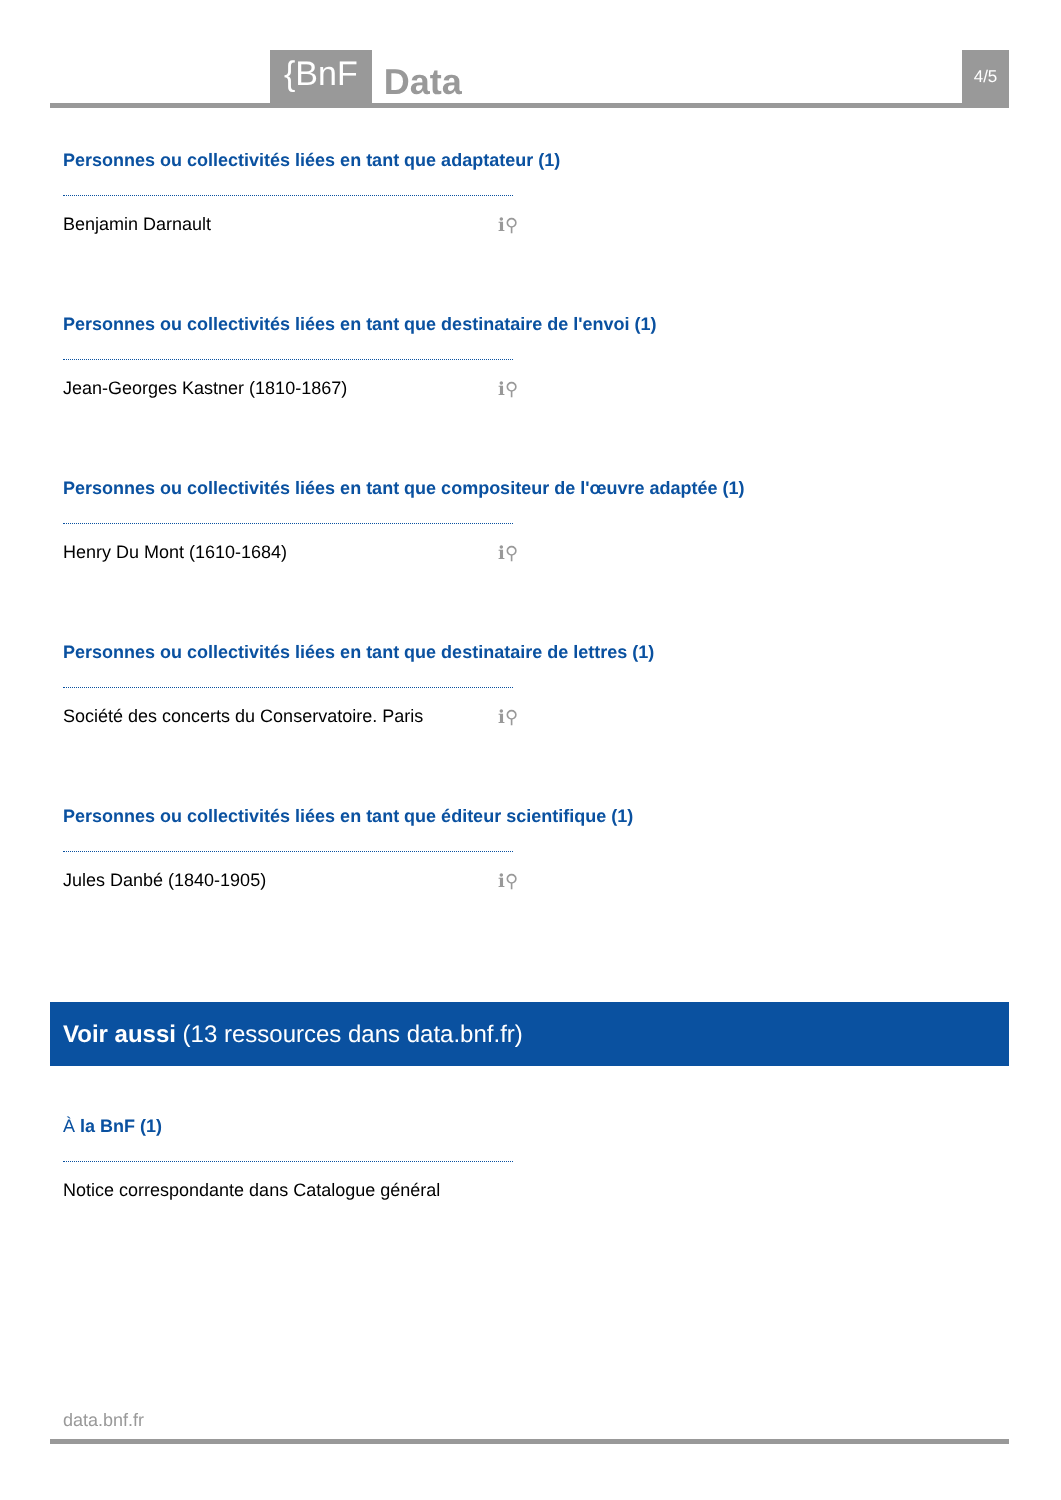{BnF Data 4/5
Personnes ou collectivités liées en tant que adaptateur (1)
Benjamin Darnault ℹ⚲
Personnes ou collectivités liées en tant que destinataire de l'envoi (1)
Jean-Georges Kastner (1810-1867) ℹ⚲
Personnes ou collectivités liées en tant que compositeur de l'œuvre adaptée (1)
Henry Du Mont (1610-1684) ℹ⚲
Personnes ou collectivités liées en tant que destinataire de lettres (1)
Société des concerts du Conservatoire. Paris ℹ⚲
Personnes ou collectivités liées en tant que éditeur scientifique (1)
Jules Danbé (1840-1905) ℹ⚲
Voir aussi (13 ressources dans data.bnf.fr)
À la BnF (1)
Notice correspondante dans Catalogue général
data.bnf.fr